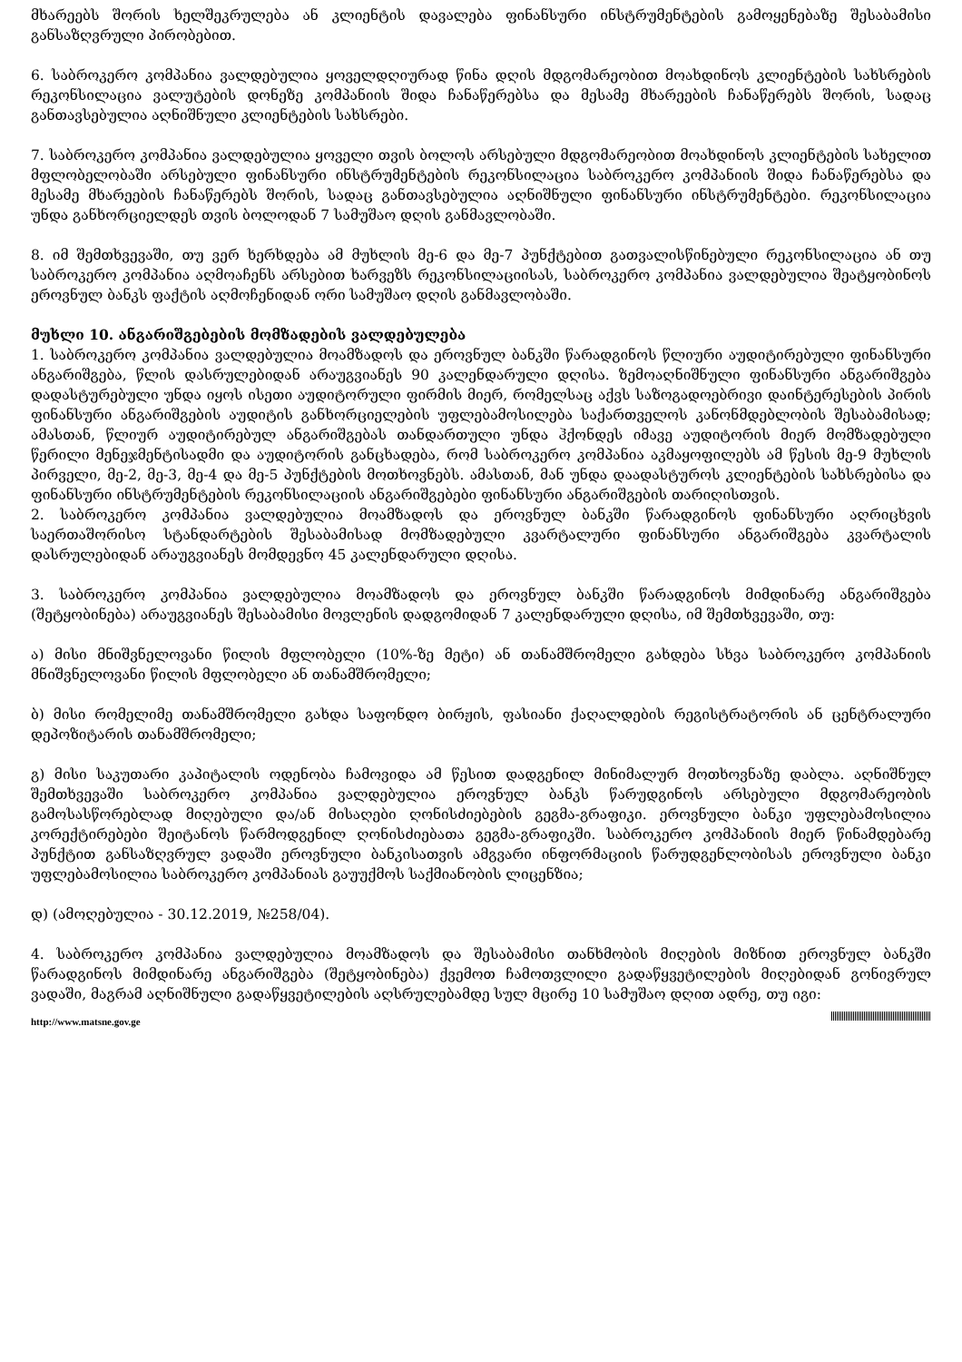მხარეებს შორის ხელშეკრულება ან კლიენტის დავალება ფინანსური ინსტრუმენტების გამოყენებაზე შესაბამისი განსაზღვრული პირობებით.
6. საბროკერო კომპანია ვალდებულია ყოველდღიურად წინა დღის მდგომარეობით მოახდინოს კლიენტების სახსრების რეკონსილაცია ვალუტების დონეზე კომპანიის შიდა ჩანაწერებსა და მესამე მხარეების ჩანაწერებს შორის, სადაც განთავსებულია აღნიშნული კლიენტების სახსრები.
7. საბროკერო კომპანია ვალდებულია ყოველი თვის ბოლოს არსებული მდგომარეობით მოახდინოს კლიენტების სახელით მფლობელობაში არსებული ფინანსური ინსტრუმენტების რეკონსილაცია საბროკერო კომპანიის შიდა ჩანაწერებსა და მესამე მხარეების ჩანაწერებს შორის, სადაც განთავსებულია აღნიშნული ფინანსური ინსტრუმენტები. რეკონსილაცია უნდა განხორციელდეს თვის ბოლოდან 7 სამუშაო დღის განმავლობაში.
8. იმ შემთხვევაში, თუ ვერ ხერხდება ამ მუხლის მე-6 და მე-7 პუნქტებით გათვალისწინებული რეკონსილაცია ან თუ საბროკერო კომპანია აღმოაჩენს არსებით ხარვეზს რეკონსილაციისას, საბროკერო კომპანია ვალდებულია შეატყობინოს ეროვნულ ბანკს ფაქტის აღმოჩენიდან ორი სამუშაო დღის განმავლობაში.
მუხლი 10. ანგარიშგებების მომზადების ვალდებულება
1. საბროკერო კომპანია ვალდებულია მოამზადოს და ეროვნულ ბანკში წარადგინოს წლიური აუდიტირებული ფინანსური ანგარიშგება, წლის დასრულებიდან არაუგვიანეს 90 კალენდარული დღისა. ზემოაღნიშნული ფინანსური ანგარიშგება დადასტურებული უნდა იყოს ისეთი აუდიტორული ფირმის მიერ, რომელსაც აქვს საზოგადოებრივი დაინტერესების პირის ფინანსური ანგარიშგების აუდიტის განხორციელების უფლებამოსილება საქართველოს კანონმდებლობის შესაბამისად; ამასთან, წლიურ აუდიტირებულ ანგარიშგებას თანდართული უნდა ჰქონდეს იმავე აუდიტორის მიერ მომზადებული წერილი მენეჯმენტისადმი და აუდიტორის განცხადება, რომ საბროკერო კომპანია აკმაყოფილებს ამ წესის მე-9 მუხლის პირველი, მე-2, მე-3, მე-4 და მე-5 პუნქტების მოთხოვნებს. ამასთან, მან უნდა დაადასტუროს კლიენტების სახსრებისა და ფინანსური ინსტრუმენტების რეკონსილაციის ანგარიშგებები ფინანსური ანგარიშგების თარიღისთვის.
2. საბროკერო კომპანია ვალდებულია მოამზადოს და ეროვნულ ბანკში წარადგინოს ფინანსური აღრიცხვის საერთაშორისო სტანდარტების შესაბამისად მომზადებული კვარტალური ფინანსური ანგარიშგება კვარტალის დასრულებიდან არაუგვიანეს მომდევნო 45 კალენდარული დღისა.
3. საბროკერო კომპანია ვალდებულია მოამზადოს და ეროვნულ ბანკში წარადგინოს მიმდინარე ანგარიშგება (შეტყობინება) არაუგვიანეს შესაბამისი მოვლენის დადგომიდან 7 კალენდარული დღისა, იმ შემთხვევაში, თუ:
ა) მისი მნიშვნელოვანი წილის მფლობელი (10%-ზე მეტი) ან თანამშრომელი გახდება სხვა საბროკერო კომპანიის მნიშვნელოვანი წილის მფლობელი ან თანამშრომელი;
ბ) მისი რომელიმე თანამშრომელი გახდა საფონდო ბირჟის, ფასიანი ქაღალდების რეგისტრატორის ან ცენტრალური დეპოზიტარის თანამშრომელი;
გ) მისი საკუთარი კაპიტალის ოდენობა ჩამოვიდა ამ წესით დადგენილ მინიმალურ მოთხოვნაზე დაბლა. აღნიშნულ შემთხვევაში საბროკერო კომპანია ვალდებულია ეროვნულ ბანკს წარუდგინოს არსებული მდგომარეობის გამოსასწორებლად მიღებული და/ან მისაღები ღონისძიებების გეგმა-გრაფიკი. ეროვნული ბანკი უფლებამოსილია კორექტირებები შეიტანოს წარმოდგენილ ღონისძიებათა გეგმა-გრაფიკში. საბროკერო კომპანიის მიერ წინამდებარე პუნქტით განსაზღვრულ ვადაში ეროვნული ბანკისათვის ამგვარი ინფორმაციის წარუდგენლობისას ეროვნული ბანკი უფლებამოსილია საბროკერო კომპანიას გაუუქმოს საქმიანობის ლიცენზია;
დ) (ამოღებულია - 30.12.2019, №258/04).
4. საბროკერო კომპანია ვალდებულია მოამზადოს და შესაბამისი თანხმობის მიღების მიზნით ეროვნულ ბანკში წარადგინოს მიმდინარე ანგარიშგება (შეტყობინება) ქვემოთ ჩამოთვლილი გადაწყვეტილების მიღებიდან გონივრულ ვადაში, მაგრამ აღნიშნული გადაწყვეტილების აღსრულებამდე სულ მცირე 10 სამუშაო დღით ადრე, თუ იგი:
http://www.matsne.gov.ge